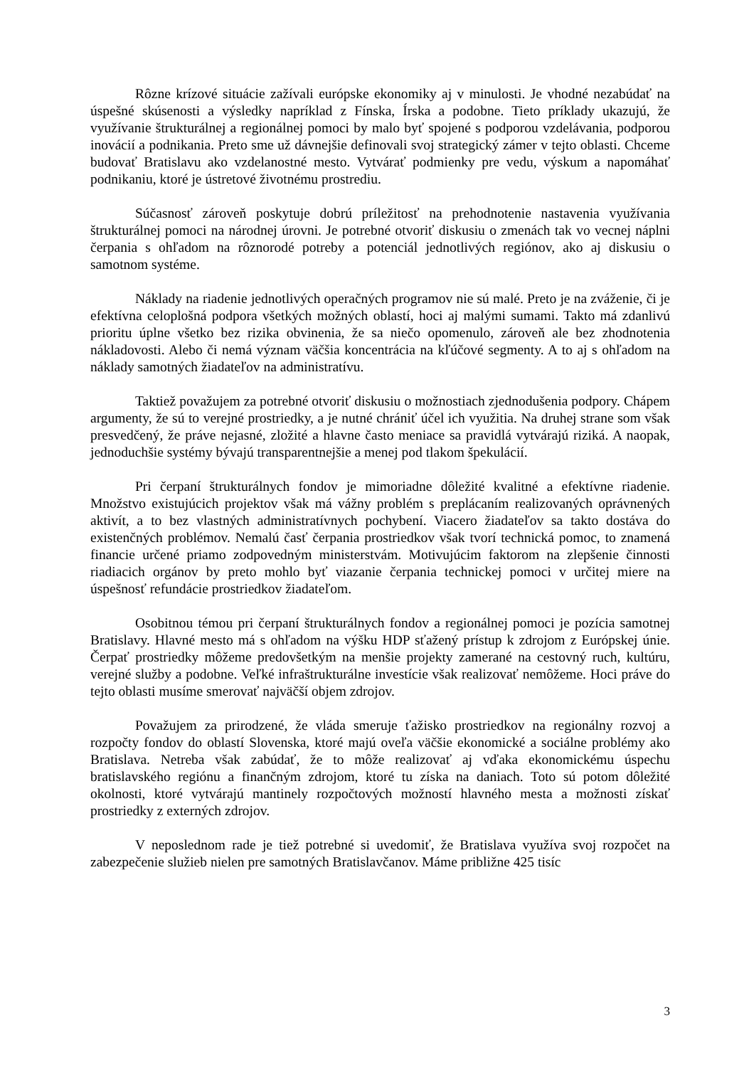Rôzne krízové situácie zažívali európske ekonomiky aj v minulosti. Je vhodné nezabúdať na úspešné skúsenosti a výsledky napríklad z Fínska, Írska a podobne. Tieto príklady ukazujú, že využívanie štrukturálnej a regionálnej pomoci by malo byť spojené s podporou vzdelávania, podporou inovácií a podnikania. Preto sme už dávnejšie definovali svoj strategický zámer v tejto oblasti. Chceme budovať Bratislavu ako vzdelanostné mesto. Vytvárať podmienky pre vedu, výskum a napomáhať podnikaniu, ktoré je ústretové životnému prostrediu.
Súčasnosť zároveň poskytuje dobrú príležitosť na prehodnotenie nastavenia využívania štrukturálnej pomoci na národnej úrovni. Je potrebné otvoriť diskusiu o zmenách tak vo vecnej náplni čerpania s ohľadom na rôznorodé potreby a potenciál jednotlivých regiónov, ako aj diskusiu o samotnom systéme.
Náklady na riadenie jednotlivých operačných programov nie sú malé. Preto je na zváženie, či je efektívna celoplošná podpora všetkých možných oblastí, hoci aj malými sumami. Takto má zdanlivú prioritu úplne všetko bez rizika obvinenia, že sa niečo opomenulo, zároveň ale bez zhodnotenia nákladovosti. Alebo či nemá význam väčšia koncentrácia na kľúčové segmenty. A to aj s ohľadom na náklady samotných žiadateľov na administratívu.
Taktiež považujem za potrebné otvoriť diskusiu o možnostiach zjednodušenia podpory. Chápem argumenty, že sú to verejné prostriedky, a je nutné chrániť účel ich využitia. Na druhej strane som však presvedčený, že práve nejasné, zložité a hlavne často meniace sa pravidlá vytvárajú riziká. A naopak, jednoduchšie systémy bývajú transparentnejšie a menej pod tlakom špekulácií.
Pri čerpaní štrukturálnych fondov je mimoriadne dôležité kvalitné a efektívne riadenie. Množstvo existujúcich projektov však má vážny problém s preplácaním realizovaných oprávnených aktivít, a to bez vlastných administratívnych pochybení. Viacero žiadateľov sa takto dostáva do existenčných problémov. Nemalú časť čerpania prostriedkov však tvorí technická pomoc, to znamená financie určené priamo zodpovedným ministerstvám. Motivujúcim faktorom na zlepšenie činnosti riadiacich orgánov by preto mohlo byť viazanie čerpania technickej pomoci v určitej miere na úspešnosť refundácie prostriedkov žiadateľom.
Osobitnou témou pri čerpaní štrukturálnych fondov a regionálnej pomoci je pozícia samotnej Bratislavy. Hlavné mesto má s ohľadom na výšku HDP sťažený prístup k zdrojom z Európskej únie. Čerpať prostriedky môžeme predovšetkým na menšie projekty zamerané na cestovný ruch, kultúru, verejné služby a podobne. Veľké infraštrukturálne investície však realizovať nemôžeme. Hoci práve do tejto oblasti musíme smerovať najväčší objem zdrojov.
Považujem za prirodzené, že vláda smeruje ťažisko prostriedkov na regionálny rozvoj a rozpočty fondov do oblastí Slovenska, ktoré majú oveľa väčšie ekonomické a sociálne problémy ako Bratislava. Netreba však zabúdať, že to môže realizovať aj vďaka ekonomickému úspechu bratislavského regiónu a finančným zdrojom, ktoré tu získa na daniach. Toto sú potom dôležité okolnosti, ktoré vytvárajú mantinely rozpočtových možností hlavného mesta a možnosti získať prostriedky z externých zdrojov.
V neposlednom rade je tiež potrebné si uvedomiť, že Bratislava využíva svoj rozpočet na zabezpečenie služieb nielen pre samotných Bratislavčanov. Máme približne 425 tisíc
3